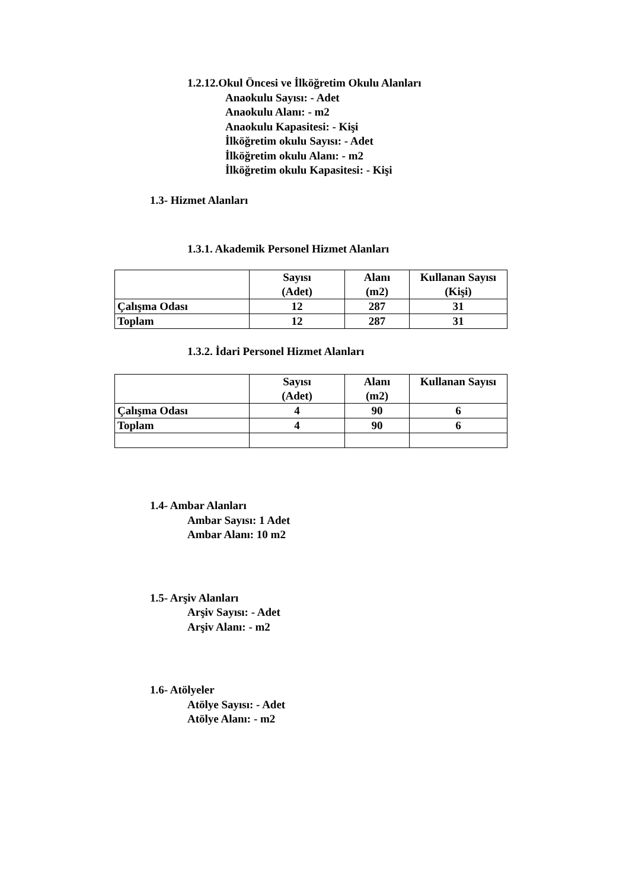1.2.12.Okul Öncesi ve İlköğretim Okulu Alanları
Anaokulu Sayısı: - Adet
Anaokulu Alanı: - m2
Anaokulu Kapasitesi: - Kişi
İlköğretim okulu Sayısı: - Adet
İlköğretim okulu Alanı: - m2
İlköğretim okulu Kapasitesi: - Kişi
1.3- Hizmet Alanları
1.3.1. Akademik Personel Hizmet Alanları
| | Sayısı (Adet) | Alanı (m2) | Kullanan Sayısı (Kişi) |
| --- | --- | --- | --- |
| Çalışma Odası | 12 | 287 | 31 |
| Toplam | 12 | 287 | 31 |
1.3.2. İdari Personel Hizmet Alanları
| | Sayısı (Adet) | Alanı (m2) | Kullanan Sayısı |
| --- | --- | --- | --- |
| Çalışma Odası | 4 | 90 | 6 |
| Toplam | 4 | 90 | 6 |
1.4- Ambar Alanları
Ambar Sayısı: 1 Adet
Ambar Alanı: 10 m2
1.5- Arşiv Alanları
Arşiv Sayısı: - Adet
Arşiv Alanı: - m2
1.6- Atölyeler
Atölye Sayısı: - Adet
Atölye Alanı: - m2